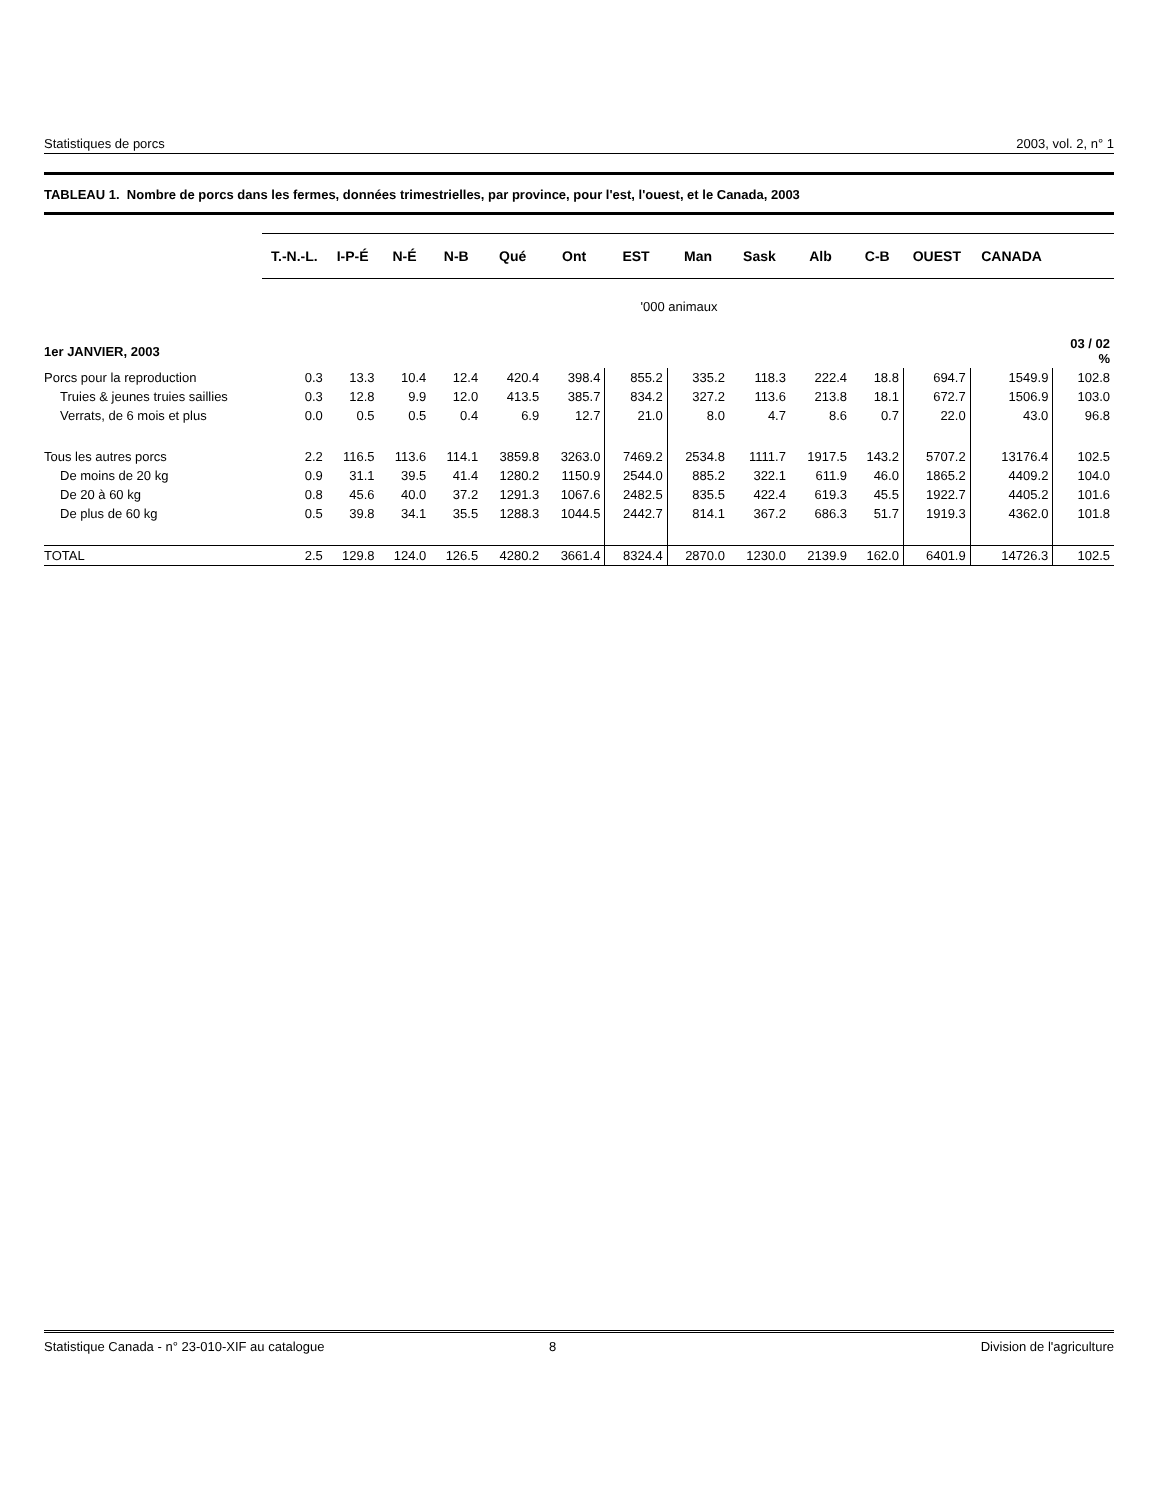Statistiques de porcs 2003, vol. 2, n° 1
TABLEAU 1. Nombre de porcs dans les fermes, données trimestrielles, par province, pour l'est, l'ouest, et le Canada, 2003
| | T.-N.-L. | I-P-É | N-É | N-B | Qué | Ont | EST | Man | Sask | Alb | C-B | OUEST | CANADA | |
| '000 animaux | | | | | | | | | | | | | | |
| 1er JANVIER, 2003 | | | | | | | | | | | | | | 03 / 02 % |
| Porcs pour la reproduction | 0.3 | 13.3 | 10.4 | 12.4 | 420.4 | 398.4 | 855.2 | 335.2 | 118.3 | 222.4 | 18.8 | 694.7 | 1549.9 | 102.8 |
| Truies & jeunes truies saillies | 0.3 | 12.8 | 9.9 | 12.0 | 413.5 | 385.7 | 834.2 | 327.2 | 113.6 | 213.8 | 18.1 | 672.7 | 1506.9 | 103.0 |
| Verrats, de 6 mois et plus | 0.0 | 0.5 | 0.5 | 0.4 | 6.9 | 12.7 | 21.0 | 8.0 | 4.7 | 8.6 | 0.7 | 22.0 | 43.0 | 96.8 |
| Tous les autres porcs | 2.2 | 116.5 | 113.6 | 114.1 | 3859.8 | 3263.0 | 7469.2 | 2534.8 | 1111.7 | 1917.5 | 143.2 | 5707.2 | 13176.4 | 102.5 |
| De moins de 20 kg | 0.9 | 31.1 | 39.5 | 41.4 | 1280.2 | 1150.9 | 2544.0 | 885.2 | 322.1 | 611.9 | 46.0 | 1865.2 | 4409.2 | 104.0 |
| De 20 à 60 kg | 0.8 | 45.6 | 40.0 | 37.2 | 1291.3 | 1067.6 | 2482.5 | 835.5 | 422.4 | 619.3 | 45.5 | 1922.7 | 4405.2 | 101.6 |
| De plus de 60 kg | 0.5 | 39.8 | 34.1 | 35.5 | 1288.3 | 1044.5 | 2442.7 | 814.1 | 367.2 | 686.3 | 51.7 | 1919.3 | 4362.0 | 101.8 |
| TOTAL | 2.5 | 129.8 | 124.0 | 126.5 | 4280.2 | 3661.4 | 8324.4 | 2870.0 | 1230.0 | 2139.9 | 162.0 | 6401.9 | 14726.3 | 102.5 |
Statistique Canada - n° 23-010-XIF au catalogue 8 Division de l'agriculture